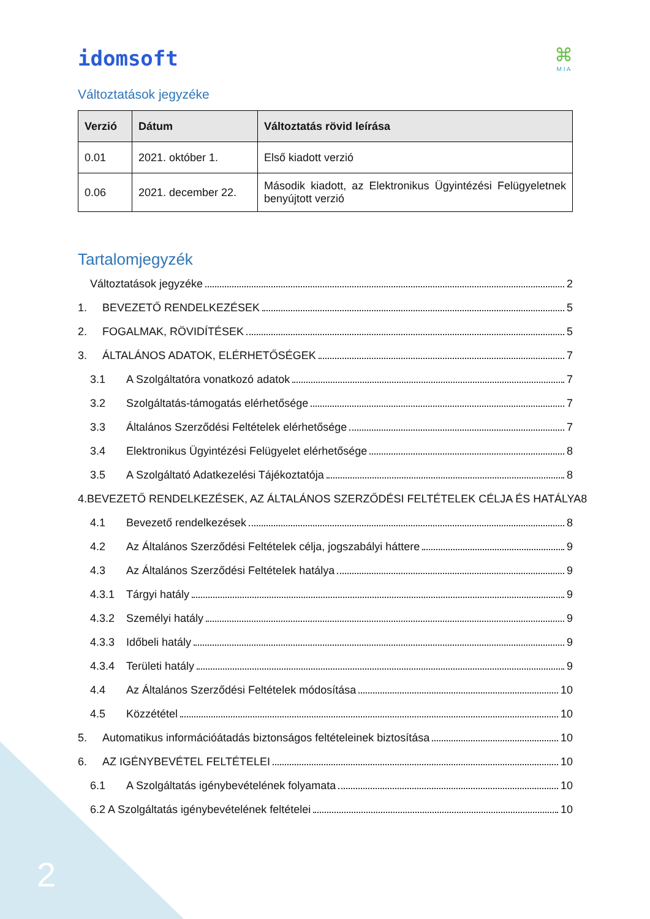idomsoft
⌘
M I A
Változtatások jegyzéke
| Verzió | Dátum | Változtatás rövid leírása |
| --- | --- | --- |
| 0.01 | 2021. október 1. | Első kiadott verzió |
| 0.06 | 2021. december 22. | Második kiadott, az Elektronikus Ügyintézési Felügyeletnek benyújtott verzió |
Tartalomjegyzék
Változtatások jegyzéke 2
1. BEVEZETŐ RENDELKEZÉSEK 5
2. FOGALMAK, RÖVIDÍTÉSEK 5
3. ÁLTALÁNOS ADATOK, ELÉRHETŐSÉGEK 7
3.1 A Szolgáltatóra vonatkozó adatok 7
3.2 Szolgáltatás-támogatás elérhetősége 7
3.3 Általános Szerződési Feltételek elérhetősége 7
3.4 Elektronikus Ügyintézési Felügyelet elérhetősége 8
3.5 A Szolgáltató Adatkezelési Tájékoztatója 8
4. BEVEZETŐ RENDELKEZÉSEK, AZ ÁLTALÁNOS SZERZŐDÉSI FELTÉTELEK CÉLJA ÉS HATÁLYA 8
4.1 Bevezető rendelkezések 8
4.2 Az Általános Szerződési Feltételek célja, jogszabályi háttere 9
4.3 Az Általános Szerződési Feltételek hatálya 9
4.3.1 Tárgyi hatály 9
4.3.2 Személyi hatály 9
4.3.3 Időbeli hatály 9
4.3.4 Területi hatály 9
4.4 Az Általános Szerződési Feltételek módosítása 10
4.5 Közzététel 10
5. Automatikus információátadás biztonságos feltételeinek biztosítása 10
6. AZ IGÉNYBEVÉTEL FELTÉTELEI 10
6.1 A Szolgáltatás igénybevételének folyamata 10
6.2 A Szolgáltatás igénybevételének feltételei 10
2